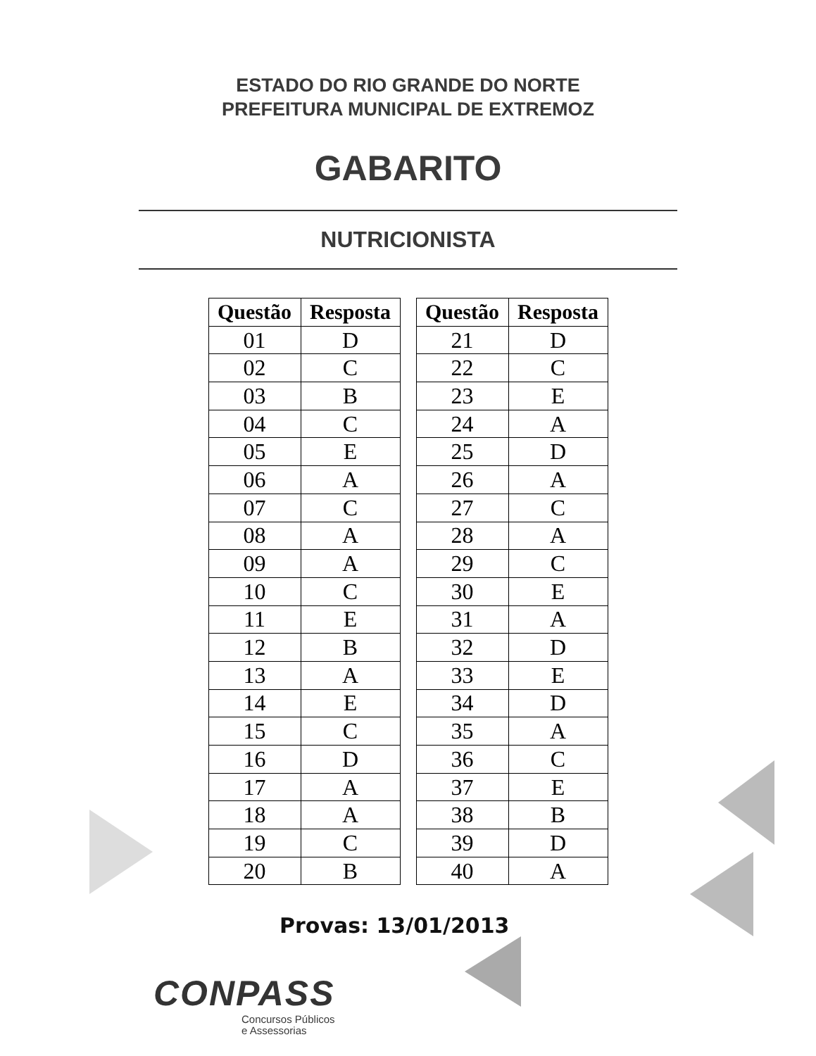ESTADO DO RIO GRANDE DO NORTE
PREFEITURA MUNICIPAL DE EXTREMOZ
GABARITO
NUTRICIONISTA
| Questão | Resposta |
| --- | --- |
| 01 | D |
| 02 | C |
| 03 | B |
| 04 | C |
| 05 | E |
| 06 | A |
| 07 | C |
| 08 | A |
| 09 | A |
| 10 | C |
| 11 | E |
| 12 | B |
| 13 | A |
| 14 | E |
| 15 | C |
| 16 | D |
| 17 | A |
| 18 | A |
| 19 | C |
| 20 | B |
| Questão | Resposta |
| --- | --- |
| 21 | D |
| 22 | C |
| 23 | E |
| 24 | A |
| 25 | D |
| 26 | A |
| 27 | C |
| 28 | A |
| 29 | C |
| 30 | E |
| 31 | A |
| 32 | D |
| 33 | E |
| 34 | D |
| 35 | A |
| 36 | C |
| 37 | E |
| 38 | B |
| 39 | D |
| 40 | A |
Provas: 13/01/2013
CONPASS
Concursos Públicos
e Assessorias